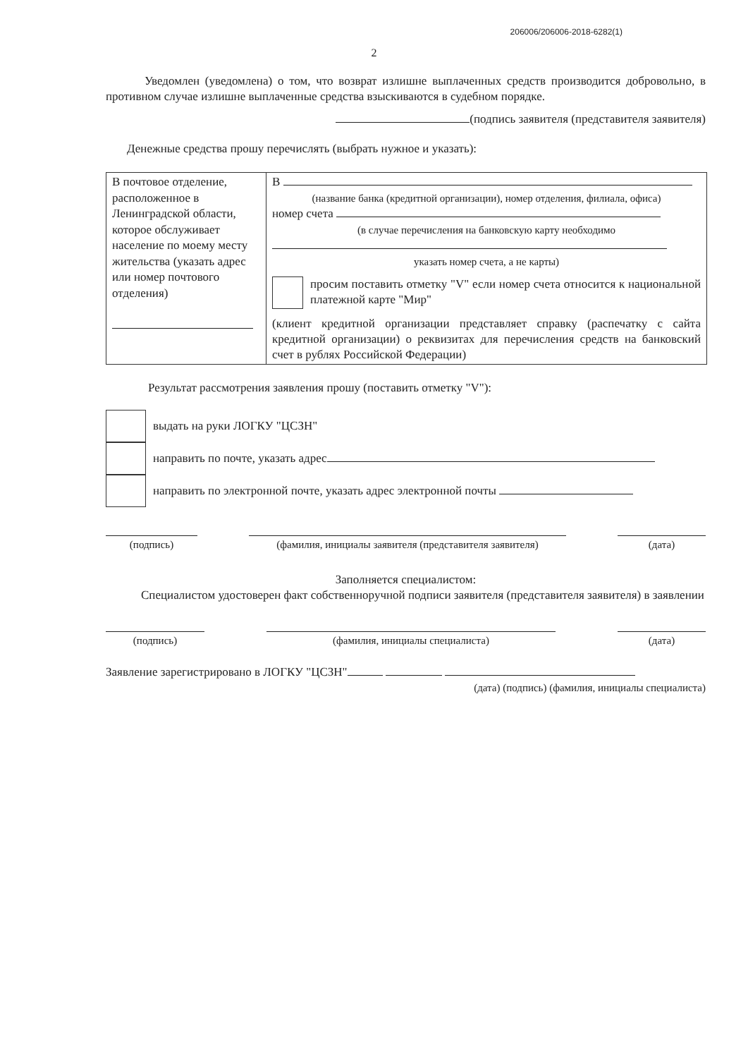206006/206006-2018-6282(1)
2
Уведомлен (уведомлена) о том, что возврат излишне выплаченных средств производится добровольно, в противном случае излишне выплаченные средства взыскиваются в судебном порядке.
(подпись заявителя (представителя заявителя)
Денежные средства прошу перечислять (выбрать нужное и указать):
| В почтовое отделение, расположенное в Ленинградской области, которое обслуживает население по моему месту жительства (указать адрес или номер почтового отделения) | В (название банка (кредитной организации), номер отделения, филиала, офиса) номер счета (в случае перечисления на банковскую карту необходимо указать номер счета, а не карты) просим поставить отметку "V" если номер счета относится к национальной платежной карте "Мир" (клиент кредитной организации представляет справку (распечатку с сайта кредитной организации) о реквизитах для перечисления средств на банковский счет в рублях Российской Федерации) |
Результат рассмотрения заявления прошу (поставить отметку "V"):
| | выдать на руки ЛОГКУ "ЦСЗН" |
| | направить по почте, указать адрес |
| | направить по электронной почте, указать адрес электронной почты |
(подпись) (фамилия, инициалы заявителя (представителя заявителя)
(дата)
Заполняется специалистом:
Специалистом удостоверен факт собственноручной подписи заявителя (представителя заявителя) в заявлении
(подпись) (фамилия, инициалы специалиста) (дата)
Заявление зарегистрировано в ЛОГКУ "ЦСЗН"
(дата) (подпись) (фамилия, инициалы специалиста)